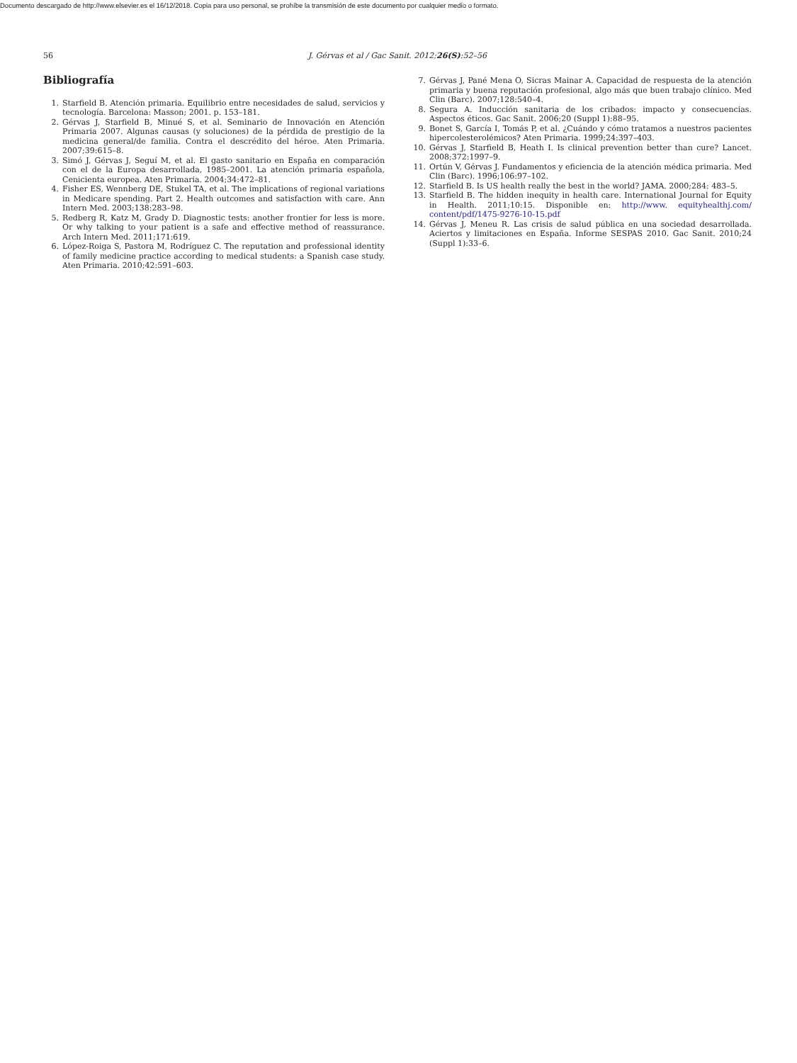Documento descargado de http://www.elsevier.es el 16/12/2018. Copia para uso personal, se prohíbe la transmisión de este documento por cualquier medio o formato.
56 J. Gérvas et al / Gac Sanit. 2012;26(S):52–56
Bibliografía
1. Starfield B. Atención primaria. Equilibrio entre necesidades de salud, servicios y tecnología. Barcelona: Masson; 2001. p. 153–181.
2. Gérvas J, Starfield B, Minué S, et al. Seminario de Innovación en Atención Primaria 2007. Algunas causas (y soluciones) de la pérdida de prestigio de la medicina general/de familia. Contra el descrédito del héroe. Aten Primaria. 2007;39:615–8.
3. Simó J, Gérvas J, Seguí M, et al. El gasto sanitario en España en comparación con el de la Europa desarrollada, 1985–2001. La atención primaria española, Cenicienta europea. Aten Primaria. 2004;34:472–81.
4. Fisher ES, Wennberg DE, Stukel TA, et al. The implications of regional variations in Medicare spending. Part 2. Health outcomes and satisfaction with care. Ann Intern Med. 2003;138:283–98.
5. Redberg R, Katz M, Grady D. Diagnostic tests: another frontier for less is more. Or why talking to your patient is a safe and effective method of reassurance. Arch Intern Med. 2011;171:619.
6. López-Roiga S, Pastora M, Rodríguez C. The reputation and professional identity of family medicine practice according to medical students: a Spanish case study. Aten Primaria. 2010;42:591–603.
7. Gérvas J, Pané Mena O, Sicras Mainar A. Capacidad de respuesta de la atención primaria y buena reputación profesional, algo más que buen trabajo clínico. Med Clin (Barc). 2007;128:540–4.
8. Segura A. Inducción sanitaria de los cribados: impacto y consecuencias. Aspectos éticos. Gac Sanit. 2006;20 (Suppl 1):88–95.
9. Bonet S, García I, Tomás P, et al. ¿Cuándo y cómo tratamos a nuestros pacientes hipercolesterolémicos? Aten Primaria. 1999;24:397–403.
10. Gérvas J, Starfield B, Heath I. Is clinical prevention better than cure? Lancet. 2008;372:1997–9.
11. Ortún V, Gérvas J. Fundamentos y eficiencia de la atención médica primaria. Med Clin (Barc). 1996;106:97–102.
12. Starfield B. Is US health really the best in the world? JAMA. 2000;284: 483–5.
13. Starfield B. The hidden inequity in health care. International Journal for Equity in Health. 2011;10:15. Disponible en: http://www. equityhealthj.com/ content/pdf/1475-9276-10-15.pdf
14. Gérvas J, Meneu R. Las crisis de salud pública en una sociedad desarrollada. Aciertos y limitaciones en España. Informe SESPAS 2010. Gac Sanit. 2010;24 (Suppl 1):33–6.